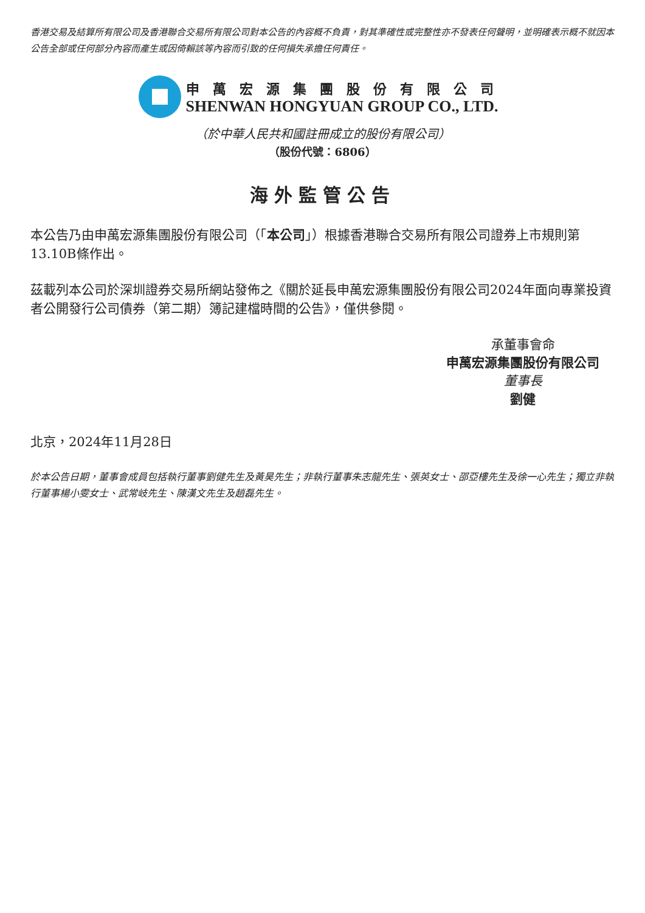香港交易及結算所有限公司及香港聯合交易所有限公司對本公告的內容概不負責，對其準確性或完整性亦不發表任何聲明，並明確表示概不就因本公告全部或任何部分內容而產生或因倚賴該等內容而引致的任何損失承擔任何責任。
申萬宏源集團股份有限公司
SHENWAN HONGYUAN GROUP CO., LTD.
（於中華人民共和國註冊成立的股份有限公司）
（股份代號：6806）
海外監管公告
本公告乃由申萬宏源集團股份有限公司（「本公司」）根據香港聯合交易所有限公司證券上市規則第13.10B條作出。
茲載列本公司於深圳證券交易所網站發佈之《關於延長申萬宏源集團股份有限公司2024年面向專業投資者公開發行公司債券（第二期）簿記建檔時間的公告》，僅供參閱。
承董事會命
申萬宏源集團股份有限公司
董事長
劉健
北京，2024年11月28日
於本公告日期，董事會成員包括執行董事劉健先生及黃昊先生；非執行董事朱志龍先生、張英女士、邵亞樓先生及徐一心先生；獨立非執行董事楊小雯女士、武常岐先生、陳漢文先生及趙磊先生。